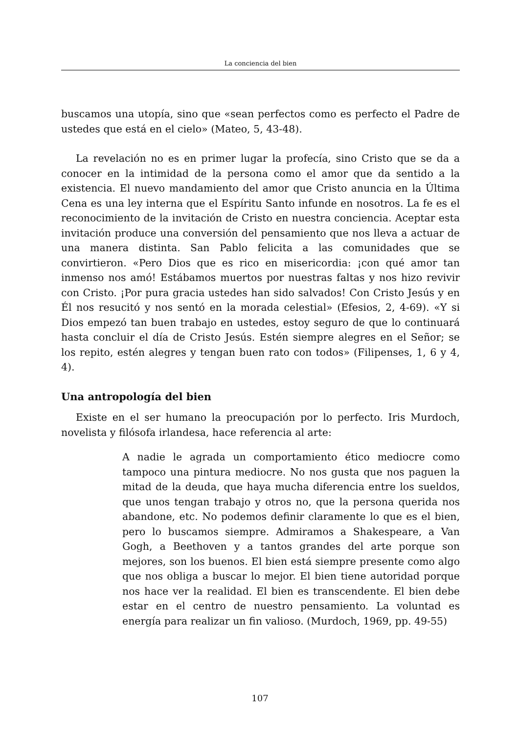La conciencia del bien
buscamos una utopía, sino que «sean perfectos como es perfecto el Padre de ustedes que está en el cielo» (Mateo, 5, 43-48).
La revelación no es en primer lugar la profecía, sino Cristo que se da a conocer en la intimidad de la persona como el amor que da sentido a la existencia. El nuevo mandamiento del amor que Cristo anuncia en la Última Cena es una ley interna que el Espíritu Santo infunde en nosotros. La fe es el reconocimiento de la invitación de Cristo en nuestra conciencia. Aceptar esta invitación produce una conversión del pensamiento que nos lleva a actuar de una manera distinta. San Pablo felicita a las comunidades que se convirtieron. «Pero Dios que es rico en misericordia: ¡con qué amor tan inmenso nos amó! Estábamos muertos por nuestras faltas y nos hizo revivir con Cristo. ¡Por pura gracia ustedes han sido salvados! Con Cristo Jesús y en Él nos resucitó y nos sentó en la morada celestial» (Efesios, 2, 4-69). «Y si Dios empezó tan buen trabajo en ustedes, estoy seguro de que lo continuará hasta concluir el día de Cristo Jesús. Estén siempre alegres en el Señor; se los repito, estén alegres y tengan buen rato con todos» (Filipenses, 1, 6 y 4, 4).
Una antropología del bien
Existe en el ser humano la preocupación por lo perfecto. Iris Murdoch, novelista y filósofa irlandesa, hace referencia al arte:
A nadie le agrada un comportamiento ético mediocre como tampoco una pintura mediocre. No nos gusta que nos paguen la mitad de la deuda, que haya mucha diferencia entre los sueldos, que unos tengan trabajo y otros no, que la persona querida nos abandone, etc. No podemos definir claramente lo que es el bien, pero lo buscamos siempre. Admiramos a Shakespeare, a Van Gogh, a Beethoven y a tantos grandes del arte porque son mejores, son los buenos. El bien está siempre presente como algo que nos obliga a buscar lo mejor. El bien tiene autoridad porque nos hace ver la realidad. El bien es transcendente. El bien debe estar en el centro de nuestro pensamiento. La voluntad es energía para realizar un fin valioso. (Murdoch, 1969, pp. 49-55)
107